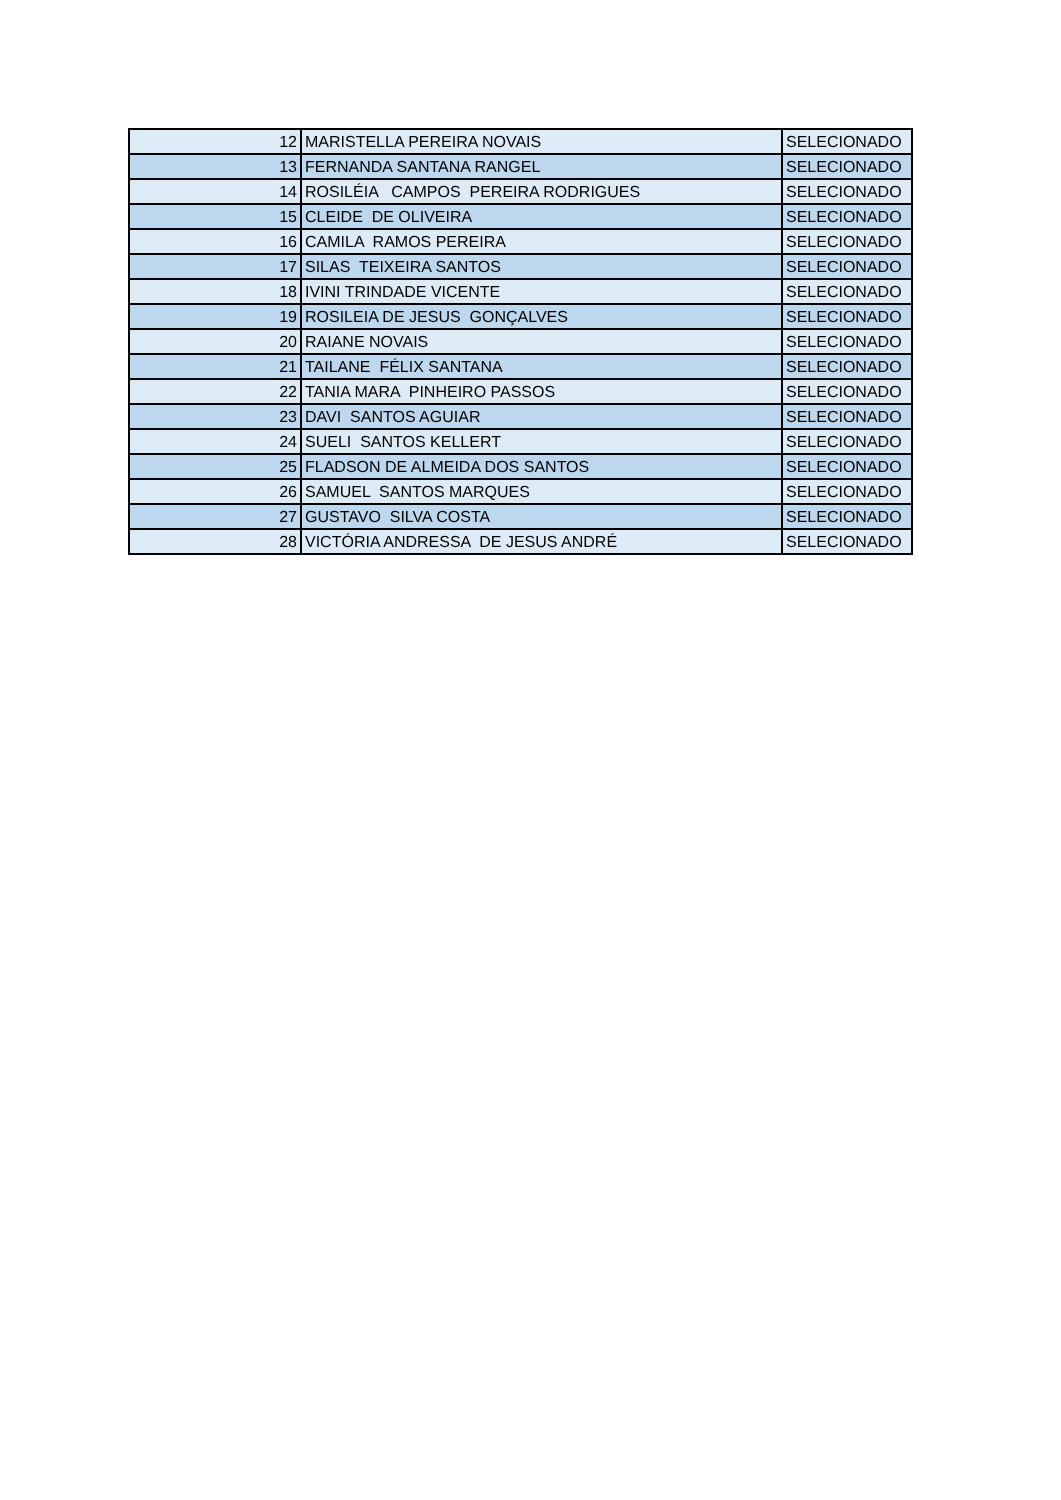| 12 | MARISTELLA PEREIRA NOVAIS | SELECIONADO |
| 13 | FERNANDA SANTANA RANGEL | SELECIONADO |
| 14 | ROSILÉIA CAMPOS PEREIRA RODRIGUES | SELECIONADO |
| 15 | CLEIDE DE OLIVEIRA | SELECIONADO |
| 16 | CAMILA RAMOS PEREIRA | SELECIONADO |
| 17 | SILAS TEIXEIRA SANTOS | SELECIONADO |
| 18 | IVINI TRINDADE VICENTE | SELECIONADO |
| 19 | ROSILEIA DE JESUS GONÇALVES | SELECIONADO |
| 20 | RAIANE NOVAIS | SELECIONADO |
| 21 | TAILANE FÉLIX SANTANA | SELECIONADO |
| 22 | TANIA MARA PINHEIRO PASSOS | SELECIONADO |
| 23 | DAVI SANTOS AGUIAR | SELECIONADO |
| 24 | SUELI SANTOS KELLERT | SELECIONADO |
| 25 | FLADSON DE ALMEIDA DOS SANTOS | SELECIONADO |
| 26 | SAMUEL SANTOS MARQUES | SELECIONADO |
| 27 | GUSTAVO SILVA COSTA | SELECIONADO |
| 28 | VICTÓRIA ANDRESSA DE JESUS ANDRÉ | SELECIONADO |